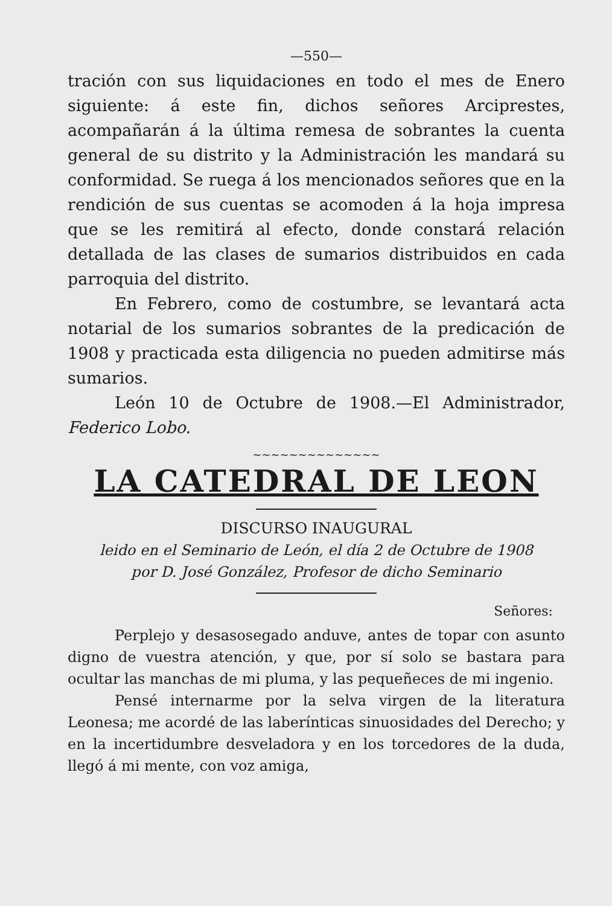—550—
tración con sus liquidaciones en todo el mes de Enero siguiente: á este fin, dichos señores Arciprestes, acompañarán á la última remesa de sobrantes la cuenta general de su distrito y la Administración les mandará su conformidad. Se ruega á los mencionados señores que en la rendición de sus cuentas se acomoden á la hoja impresa que se les remitirá al efecto, donde constará relación detallada de las clases de sumarios distribuidos en cada parroquia del distrito.
En Febrero, como de costumbre, se levantará acta notarial de los sumarios sobrantes de la predicación de 1908 y practicada esta diligencia no pueden admitirse más sumarios.
León 10 de Octubre de 1908.—El Administrador, Federico Lobo.
~~~~~~~~~~~~~~
LA CATEDRAL DE LEON
DISCURSO INAUGURAL
leido en el Seminario de León, el día 2 de Octubre de 1908
por D. José González, Profesor de dicho Seminario
Señores:
Perplejo y desasosegado anduve, antes de topar con asunto digno de vuestra atención, y que, por sí solo se bastara para ocultar las manchas de mi pluma, y las pequeñeces de mi ingenio.
Pensé internarme por la selva virgen de la literatura Leonesa; me acordé de las laberínticas sinuosidades del Derecho; y en la incertidumbre desveladora y en los torcedores de la duda, llegó á mi mente, con voz amiga,